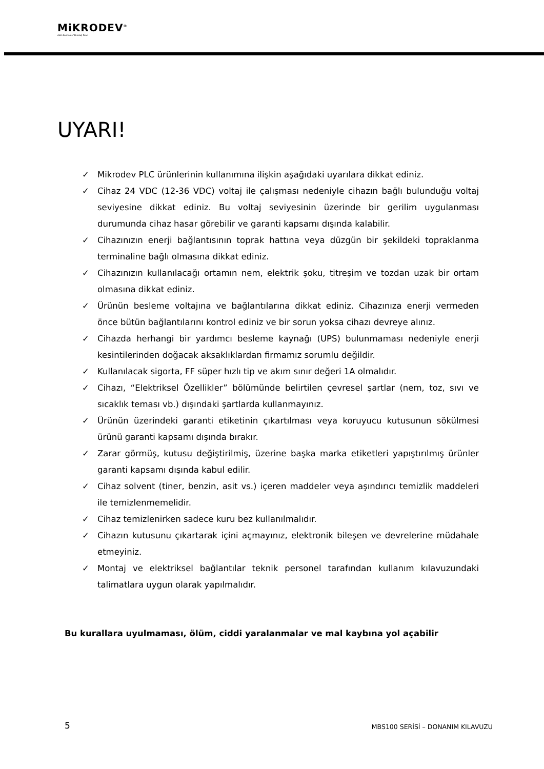MiKRODEV<sup>®</sup>
Akıllı Kontrolde Teknoloji Devi
UYARI!
✓ Mikrodev PLC ürünlerinin kullanımına ilişkin aşağıdaki uyarılara dikkat ediniz.
✓ Cihaz 24 VDC (12-36 VDC) voltaj ile çalışması nedeniyle cihazın bağlı bulunduğu voltaj seviyesine dikkat ediniz. Bu voltaj seviyesinin üzerinde bir gerilim uygulanması durumunda cihaz hasar görebilir ve garanti kapsamı dışında kalabilir.
✓ Cihazınızın enerji bağlantısının toprak hattına veya düzgün bir şekildeki topraklanma terminaline bağlı olmasına dikkat ediniz.
✓ Cihazınızın kullanılacağı ortamın nem, elektrik şoku, titreşim ve tozdan uzak bir ortam olmasına dikkat ediniz.
✓ Ürünün besleme voltajına ve bağlantılarına dikkat ediniz. Cihazınıza enerji vermeden önce bütün bağlantılarını kontrol ediniz ve bir sorun yoksa cihazı devreye alınız.
✓ Cihazda herhangi bir yardımcı besleme kaynağı (UPS) bulunmaması nedeniyle enerji kesintilerinden doğacak aksaklıklardan firmamız sorumlu değildir.
✓ Kullanılacak sigorta, FF süper hızlı tip ve akım sınır değeri 1A olmalıdır.
✓ Cihazı, “Elektriksel Özellikler” bölümünde belirtilen çevresel şartlar (nem, toz, sıvı ve sıcaklık teması vb.) dışındaki şartlarda kullanmayınız.
✓ Ürünün üzerindeki garanti etiketinin çıkartılması veya koruyucu kutusunun sökülmesi ürünü garanti kapsamı dışında bırakır.
✓ Zarar görmüş, kutusu değiştirilmiş, üzerine başka marka etiketleri yapıştırılmış ürünler garanti kapsamı dışında kabul edilir.
✓ Cihaz solvent (tiner, benzin, asit vs.) içeren maddeler veya aşındırıcı temizlik maddeleri ile temizlenmemelidir.
✓ Cihaz temizlenirken sadece kuru bez kullanılmalıdır.
✓ Cihazın kutusunu çıkartarak içini açmayınız, elektronik bileşen ve devrelerine müdahale etmeyiniz.
✓ Montaj ve elektriksel bağlantılar teknik personel tarafından kullanım kılavuzundaki talimatlara uygun olarak yapılmalıdır.
Bu kurallara uyulmaması, ölüm, ciddi yaralanmalar ve mal kaybına yol açabilir
5
MBS100 SERİSİ – DONANIM KILAVUZU